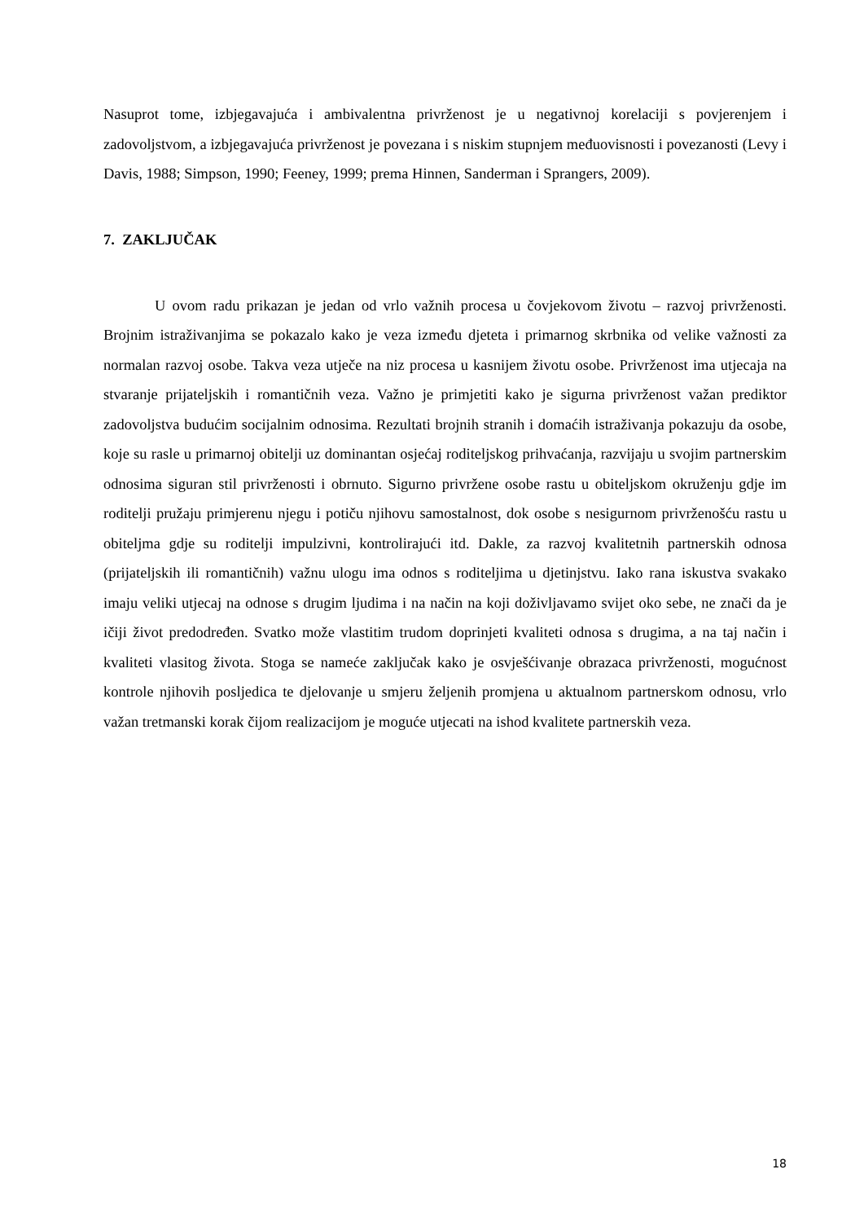Nasuprot tome, izbjegavajuća i ambivalentna privrženost je u negativnoj korelaciji s povjerenjem i zadovoljstvom, a izbjegavajuća privrženost je povezana i s niskim stupnjem međuovisnosti i povezanosti (Levy i Davis, 1988; Simpson, 1990; Feeney, 1999; prema Hinnen, Sanderman i Sprangers, 2009).
7. ZAKLJUČAK
U ovom radu prikazan je jedan od vrlo važnih procesa u čovjekovom životu – razvoj privrženosti. Brojnim istraživanjima se pokazalo kako je veza između djeteta i primarnog skrbnika od velike važnosti za normalan razvoj osobe. Takva veza utječe na niz procesa u kasnijem životu osobe. Privrženost ima utjecaja na stvaranje prijateljskih i romantičnih veza. Važno je primjetiti kako je sigurna privrženost važan prediktor zadovoljstva budućim socijalnim odnosima. Rezultati brojnih stranih i domaćih istraživanja pokazuju da osobe, koje su rasle u primarnoj obitelji uz dominantan osjećaj roditeljskog prihvaćanja, razvijaju u svojim partnerskim odnosima siguran stil privrženosti i obrnuto. Sigurno privržene osobe rastu u obiteljskom okruženju gdje im roditelji pružaju primjerenu njegu i potiču njihovu samostalnost, dok osobe s nesigurnom privrženošću rastu u obiteljma gdje su roditelji impulzivni, kontrolirajući itd. Dakle, za razvoj kvalitetnih partnerskih odnosa (prijateljskih ili romantičnih) važnu ulogu ima odnos s roditeljima u djetinjstvu. Iako rana iskustva svakako imaju veliki utjecaj na odnose s drugim ljudima i na način na koji doživljavamo svijet oko sebe, ne znači da je ičiji život predodređen. Svatko može vlastitim trudom doprinjeti kvaliteti odnosa s drugima, a na taj način i kvaliteti vlasitog života. Stoga se nameće zaključak kako je osvješćivanje obrazaca privrženosti, mogućnost kontrole njihovih posljedica te djelovanje u smjeru željenih promjena u aktualnom partnerskom odnosu, vrlo važan tretmanski korak čijom realizacijom je moguće utjecati na ishod kvalitete partnerskih veza.
18